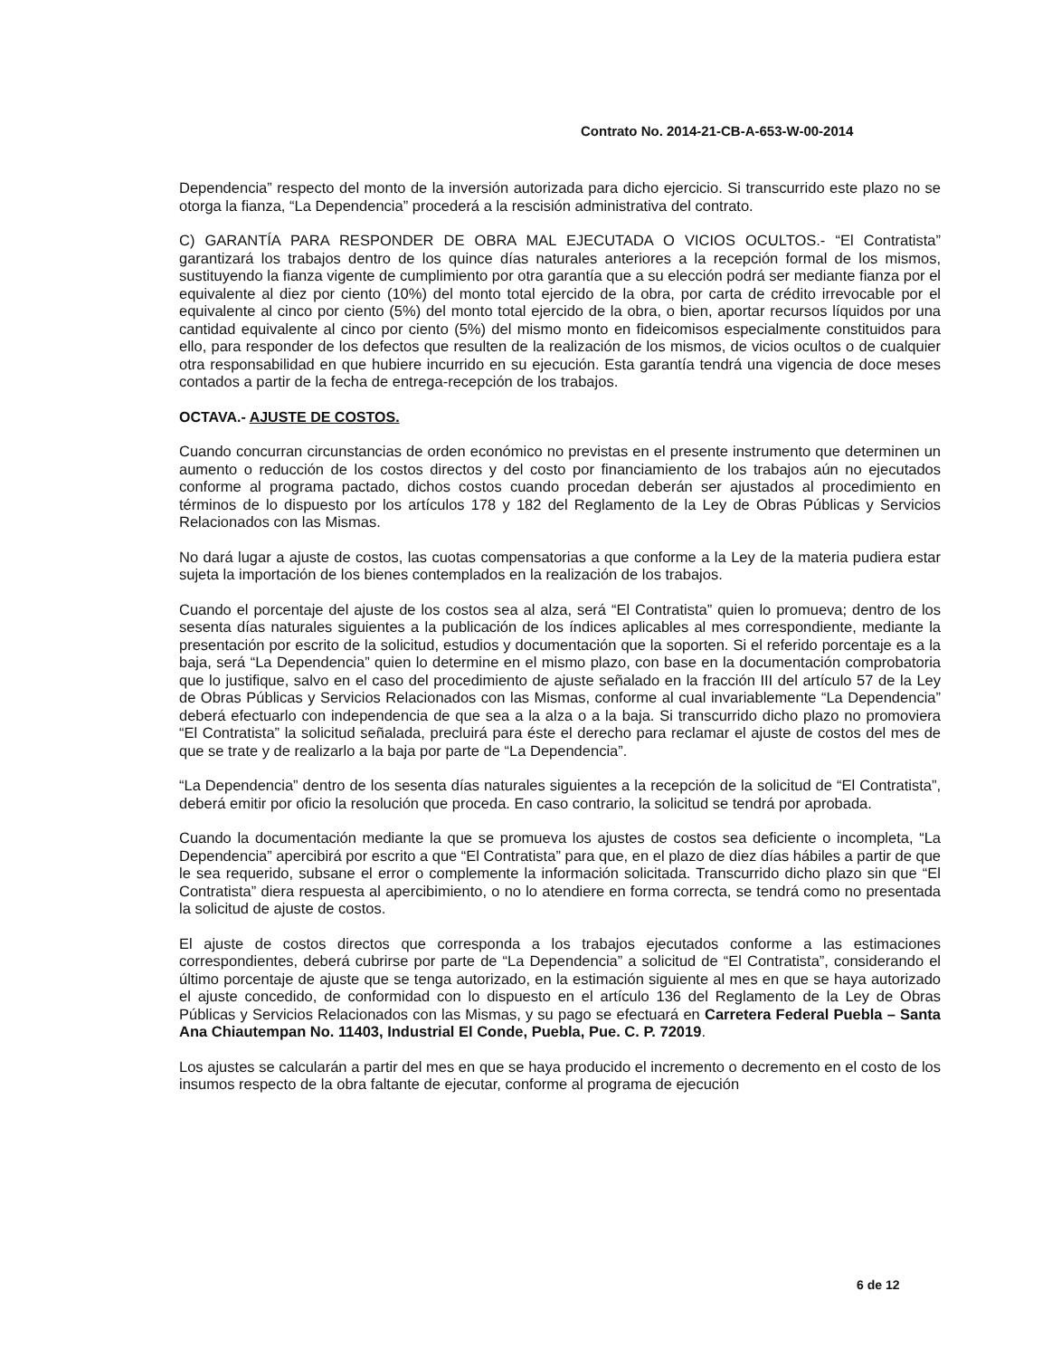Contrato No. 2014-21-CB-A-653-W-00-2014
Dependencia” respecto del monto de la inversión autorizada para dicho ejercicio. Si transcurrido este plazo no se otorga la fianza, “La Dependencia” procederá a la rescisión administrativa del contrato.
C) GARANTÍA PARA RESPONDER DE OBRA MAL EJECUTADA O VICIOS OCULTOS.- “El Contratista” garantizará los trabajos dentro de los quince días naturales anteriores a la recepción formal de los mismos, sustituyendo la fianza vigente de cumplimiento por otra garantía que a su elección podrá ser mediante fianza por el equivalente al diez por ciento (10%) del monto total ejercido de la obra, por carta de crédito irrevocable por el equivalente al cinco por ciento (5%) del monto total ejercido de la obra, o bien, aportar recursos líquidos por una cantidad equivalente al cinco por ciento (5%) del mismo monto en fideicomisos especialmente constituidos para ello, para responder de los defectos que resulten de la realización de los mismos, de vicios ocultos o de cualquier otra responsabilidad en que hubiere incurrido en su ejecución. Esta garantía tendrá una vigencia de doce meses contados a partir de la fecha de entrega-recepción de los trabajos.
OCTAVA.- AJUSTE DE COSTOS.
Cuando concurran circunstancias de orden económico no previstas en el presente instrumento que determinen un aumento o reducción de los costos directos y del costo por financiamiento de los trabajos aún no ejecutados conforme al programa pactado, dichos costos cuando procedan deberán ser ajustados al procedimiento en términos de lo dispuesto por los artículos 178 y 182 del Reglamento de la Ley de Obras Públicas y Servicios Relacionados con las Mismas.
No dará lugar a ajuste de costos, las cuotas compensatorias a que conforme a la Ley de la materia pudiera estar sujeta la importación de los bienes contemplados en la realización de los trabajos.
Cuando el porcentaje del ajuste de los costos sea al alza, será “El Contratista” quien lo promueva; dentro de los sesenta días naturales siguientes a la publicación de los índices aplicables al mes correspondiente, mediante la presentación por escrito de la solicitud, estudios y documentación que la soporten. Si el referido porcentaje es a la baja, será “La Dependencia” quien lo determine en el mismo plazo, con base en la documentación comprobatoria que lo justifique, salvo en el caso del procedimiento de ajuste señalado en la fracción III del artículo 57 de la Ley de Obras Públicas y Servicios Relacionados con las Mismas, conforme al cual invariablemente “La Dependencia” deberá efectuarlo con independencia de que sea a la alza o a la baja. Si transcurrido dicho plazo no promoviera “El Contratista” la solicitud señalada, precluirá para éste el derecho para reclamar el ajuste de costos del mes de que se trate y de realizarlo a la baja por parte de “La Dependencia”.
“La Dependencia” dentro de los sesenta días naturales siguientes a la recepción de la solicitud de “El Contratista”, deberá emitir por oficio la resolución que proceda. En caso contrario, la solicitud se tendrá por aprobada.
Cuando la documentación mediante la que se promueva los ajustes de costos sea deficiente o incompleta, “La Dependencia” apercibirá por escrito a que “El Contratista” para que, en el plazo de diez días hábiles a partir de que le sea requerido, subsane el error o complemente la información solicitada. Transcurrido dicho plazo sin que “El Contratista” diera respuesta al apercibimiento, o no lo atendiere en forma correcta, se tendrá como no presentada la solicitud de ajuste de costos.
El ajuste de costos directos que corresponda a los trabajos ejecutados conforme a las estimaciones correspondientes, deberá cubrirse por parte de “La Dependencia” a solicitud de “El Contratista”, considerando el último porcentaje de ajuste que se tenga autorizado, en la estimación siguiente al mes en que se haya autorizado el ajuste concedido, de conformidad con lo dispuesto en el artículo 136 del Reglamento de la Ley de Obras Públicas y Servicios Relacionados con las Mismas, y su pago se efectuará en Carretera Federal Puebla – Santa Ana Chiautempan No. 11403, Industrial El Conde, Puebla, Pue. C. P. 72019.
Los ajustes se calcularán a partir del mes en que se haya producido el incremento o decremento en el costo de los insumos respecto de la obra faltante de ejecutar, conforme al programa de ejecución
6 de 12